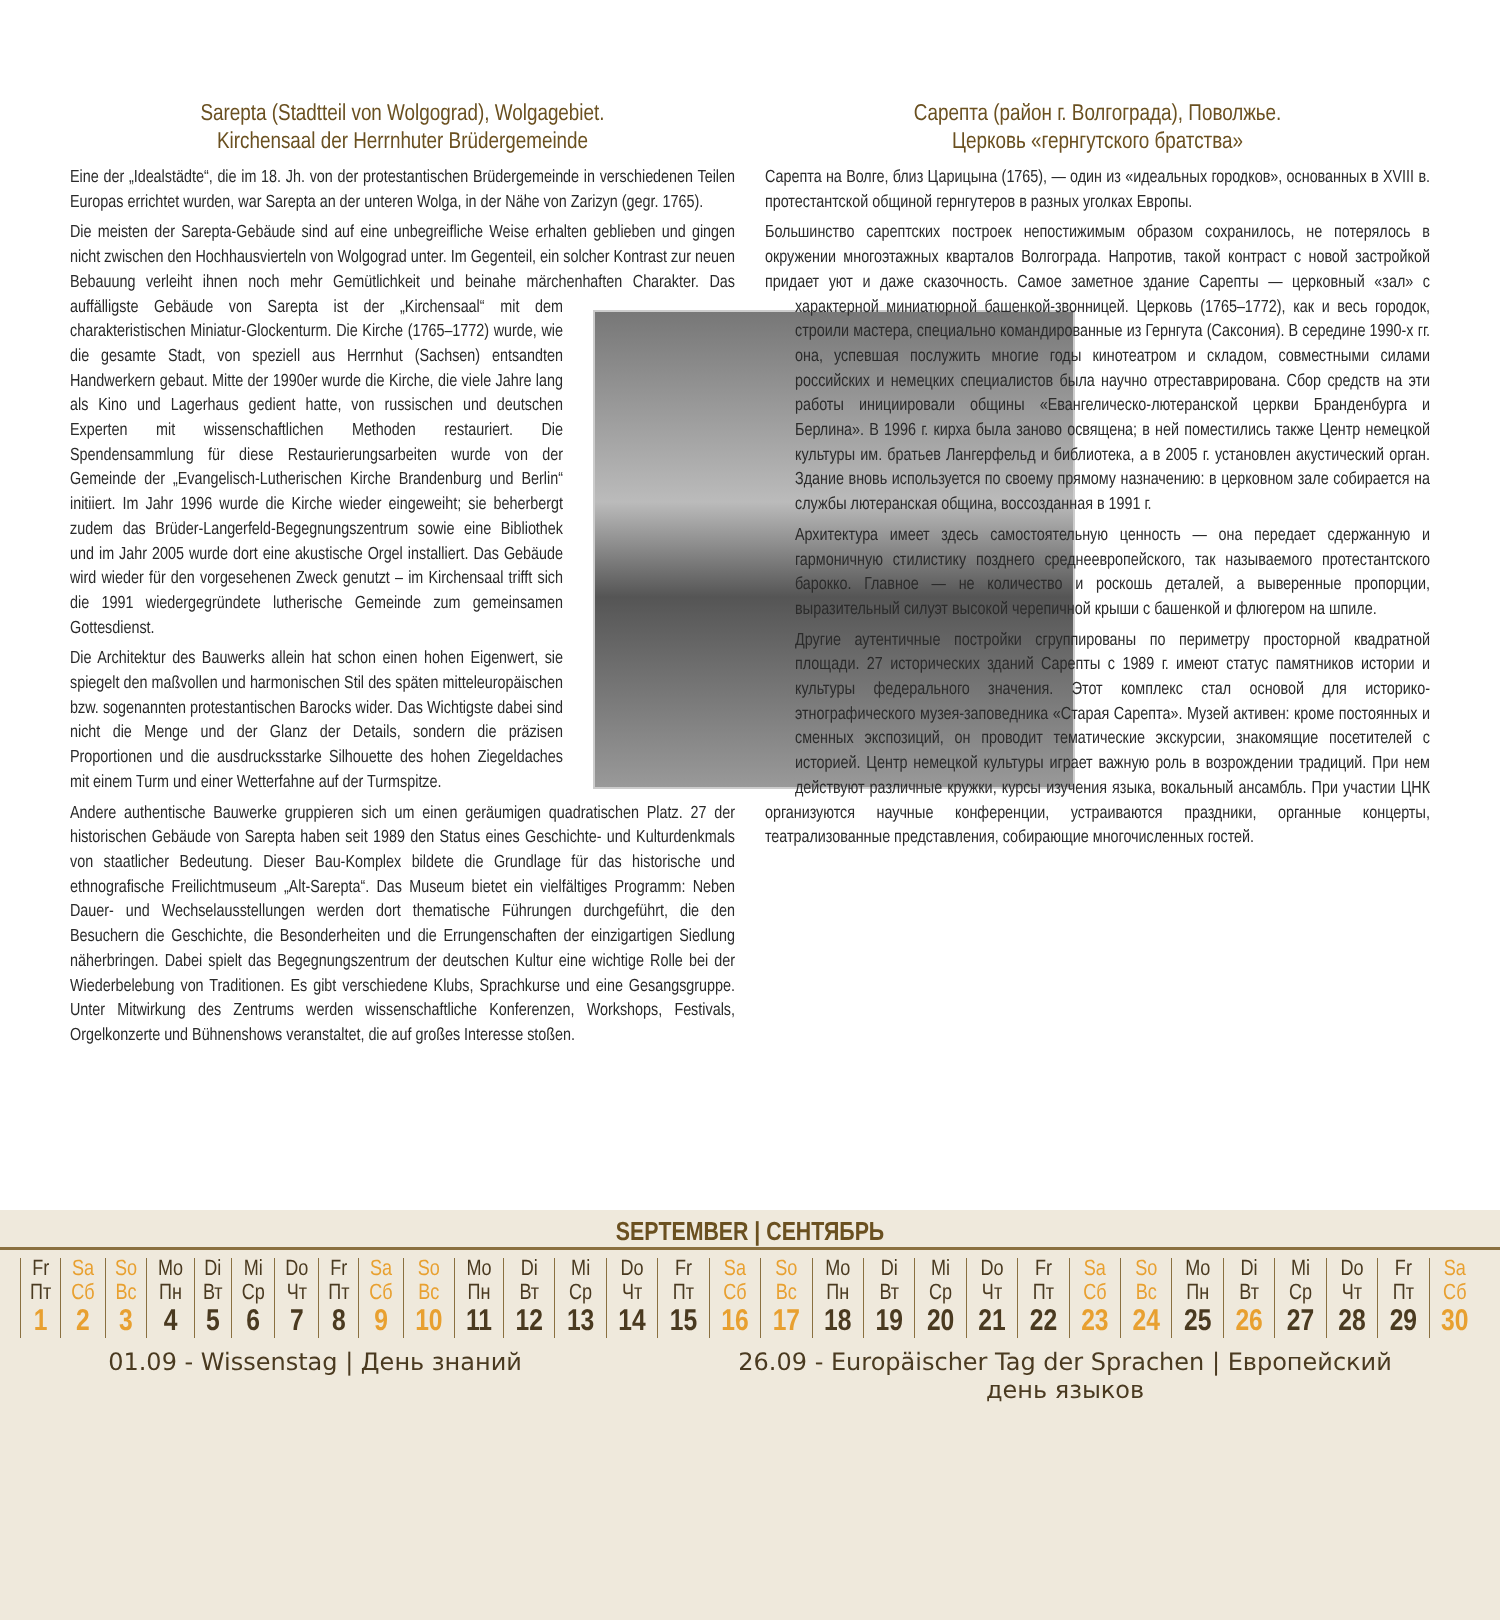Sarepta (Stadtteil von Wolgograd), Wolgagebiet.
Kirchensaal der Herrnhuter Brüdergemeinde
Eine der „Idealstädte“, die im 18. Jh. von der protestantischen Brüdergemeinde in verschiedenen Teilen Europas errichtet wurden, war Sarepta an der unteren Wolga, in der Nähe von Zarizyn (gegr. 1765).
Die meisten der Sarepta-Gebäude sind auf eine unbegreifliche Weise erhalten geblieben und gingen nicht zwischen den Hochhausvierteln von Wolgograd unter. Im Gegenteil, ein solcher Kontrast zur neuen Bebauung verleiht ihnen noch mehr Gemütlichkeit und beinahe märchenhaften Charakter. Das auffälligste Gebäude von Sarepta ist der „Kirchensaal“ mit dem charakteristischen Miniatur-Glockenturm. Die Kirche (1765–1772) wurde, wie die gesamte Stadt, von speziell aus Herrnhut (Sachsen) entsandten Handwerkern gebaut. Mitte der 1990er wurde die Kirche, die viele Jahre lang als Kino und Lagerhaus gedient hatte, von russischen und deutschen Experten mit wissenschaftlichen Methoden restauriert. Die Spendensammlung für diese Restaurierungsarbeiten wurde von der Gemeinde der „Evangelisch-Lutherischen Kirche Brandenburg und Berlin“ initiiert. Im Jahr 1996 wurde die Kirche wieder eingeweiht; sie beherbergt zudem das Brüder-Langerfeld-Begegnungszentrum sowie eine Bibliothek und im Jahr 2005 wurde dort eine akustische Orgel installiert. Das Gebäude wird wieder für den vorgesehenen Zweck genutzt – im Kirchensaal trifft sich die 1991 wiedergegründete lutherische Gemeinde zum gemeinsamen Gottesdienst.
Die Architektur des Bauwerks allein hat schon einen hohen Eigenwert, sie spiegelt den maßvollen und harmonischen Stil des späten mitteleuropäischen bzw. sogenannten protestantischen Barocks wider. Das Wichtigste dabei sind nicht die Menge und der Glanz der Details, sondern die präzisen Proportionen und die ausdrucksstarke Silhouette des hohen Ziegeldaches mit einem Turm und einer Wetterfahne auf der Turmspitze.
Andere authentische Bauwerke gruppieren sich um einen geräumigen quadratischen Platz. 27 der historischen Gebäude von Sarepta haben seit 1989 den Status eines Geschichte- und Kulturdenkmals von staatlicher Bedeutung. Dieser Bau-Komplex bildete die Grundlage für das historische und ethnografische Freilichtmuseum „Alt-Sarepta“. Das Museum bietet ein vielfältiges Programm: Neben Dauer- und Wechselausstellungen werden dort thematische Führungen durchgeführt, die den Besuchern die Geschichte, die Besonderheiten und die Errungenschaften der einzigartigen Siedlung näherbringen. Dabei spielt das Begegnungszentrum der deutschen Kultur eine wichtige Rolle bei der Wiederbelebung von Traditionen. Es gibt verschiedene Klubs, Sprachkurse und eine Gesangsgruppe. Unter Mitwirkung des Zentrums werden wissenschaftliche Konferenzen, Workshops, Festivals, Orgelkonzerte und Bühnenshows veranstaltet, die auf großes Interesse stoßen.
Сарепта (район г. Волгограда), Поволжье.
Церковь «гернгутского братства»
Сарепта на Волге, близ Царицына (1765), — один из «идеальных городков», основанных в XVIII в. протестантской общиной гернгутеров в разных уголках Европы.
Большинство сарептских построек непостижимым образом сохранилось, не потерялось в окружении многоэтажных кварталов Волгограда. Напротив, такой контраст с новой застройкой придает уют и даже сказочность. Самое заметное здание Сарепты — церковный «зал» с характерной миниатюрной башенкой-звон ницей. Церковь (1765–1772), как и весь городок, строили мастера, специально командированные из Гернгута (Саксония). В середине 1990-х гг. она, успевшая послужить многие годы кинотеатром и складом, совместными силами российских и немецких специалистов была научно отреставрирована. Сбор средств на эти работы инициировали общины «Евангелическо-лютеранской церкви Бранденбурга и Берлина». В 1996 г. кирха была заново освящена; в ней поместились также Центр немецкой культуры им. братьев Лангерфельд и библиотека, а в 2005 г. установлен акустический орган. Здание вновь используется по своему прямому назначению: в церковном зале собирается на службы лютеранская община, воссозданная в 1991 г.
Архитектура имеет здесь самостоятельную ценность — она передает сдержанную и гармоничную стилистику позднего среднеевропейского, так называемого протестантского барокко. Главное — не количество и роскошь деталей, а выверенные пропорции, выразительный силуэт высокой черепичной крыши с башенкой и флюгером на шпиле.
Другие аутентичные постройки сгруппированы по периметру просторной квадратной площади. 27 исторических зданий Сарепты с 1989 г. имеют статус памятников истории и культуры федерального значения. Этот комплекс стал основой для историко-этнографического музея-заповедника «Старая Сарепта». Музей активен: кроме постоянных и сменных экспозиций, он проводит тематические экскурсии, знакомящие посетителей с историей. Центр немецкой культуры играет важную роль в возрождении традиций. При нем действуют различные кружки, курсы изучения языка, вокальный ансамбль. При участии ЦНК организуются научные конференции, устраиваются праздники, органные концерты, театрализованные представления, собирающие многочисленных гостей.
SEPTEMBER | СЕНТЯБРЬ
| Fr Пт 1 | Sa Сб 2 | So Вс 3 | Mo Пн 4 | Di Вт 5 | Mi Ср 6 | Do Чт 7 | Fr Пт 8 | Sa Сб 9 | So Вс 10 | Mo Пн 11 | Di Вт 12 | Mi Ср 13 | Do Чт 14 | Fr Пт 15 | Sa Сб 16 | So Вс 17 | Mo Пн 18 | Di Вт 19 | Mi Ср 20 | Do Чт 21 | Fr Пт 22 | Sa Сб 23 | So Вс 24 | Mo Пн 25 | Di Вт 26 | Mi Ср 27 | Do Чт 28 | Fr Пт 29 | Sa Сб 30 |
01.09 - Wissenstag | День знаний
26.09 - Europäischer Tag der Sprachen | Европейский
день языков